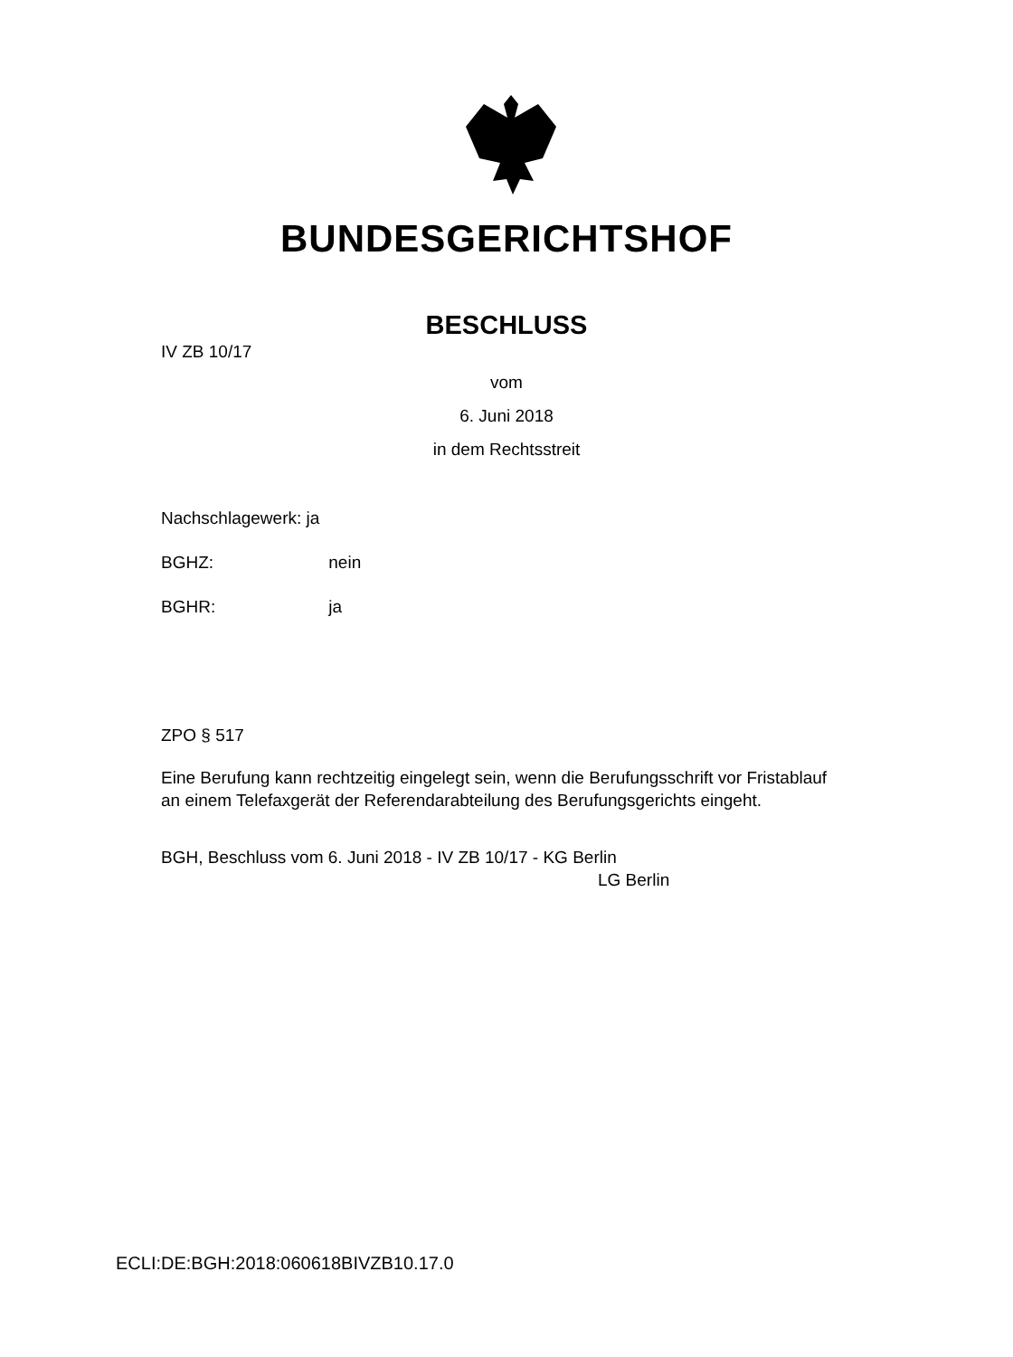BUNDESGERICHTSHOF
BESCHLUSS
IV ZB 10/17
vom
6. Juni 2018
in dem Rechtsstreit
Nachschlagewerk: ja
BGHZ: nein
BGHR: ja
ZPO § 517
Eine Berufung kann rechtzeitig eingelegt sein, wenn die Berufungsschrift vor Fristablauf an einem Telefaxgerät der Referendarabteilung des Berufungsgerichts eingeht.
BGH, Beschluss vom 6. Juni 2018 - IV ZB 10/17 - KG Berlin
LG Berlin
ECLI:DE:BGH:2018:060618BIVZB10.17.0